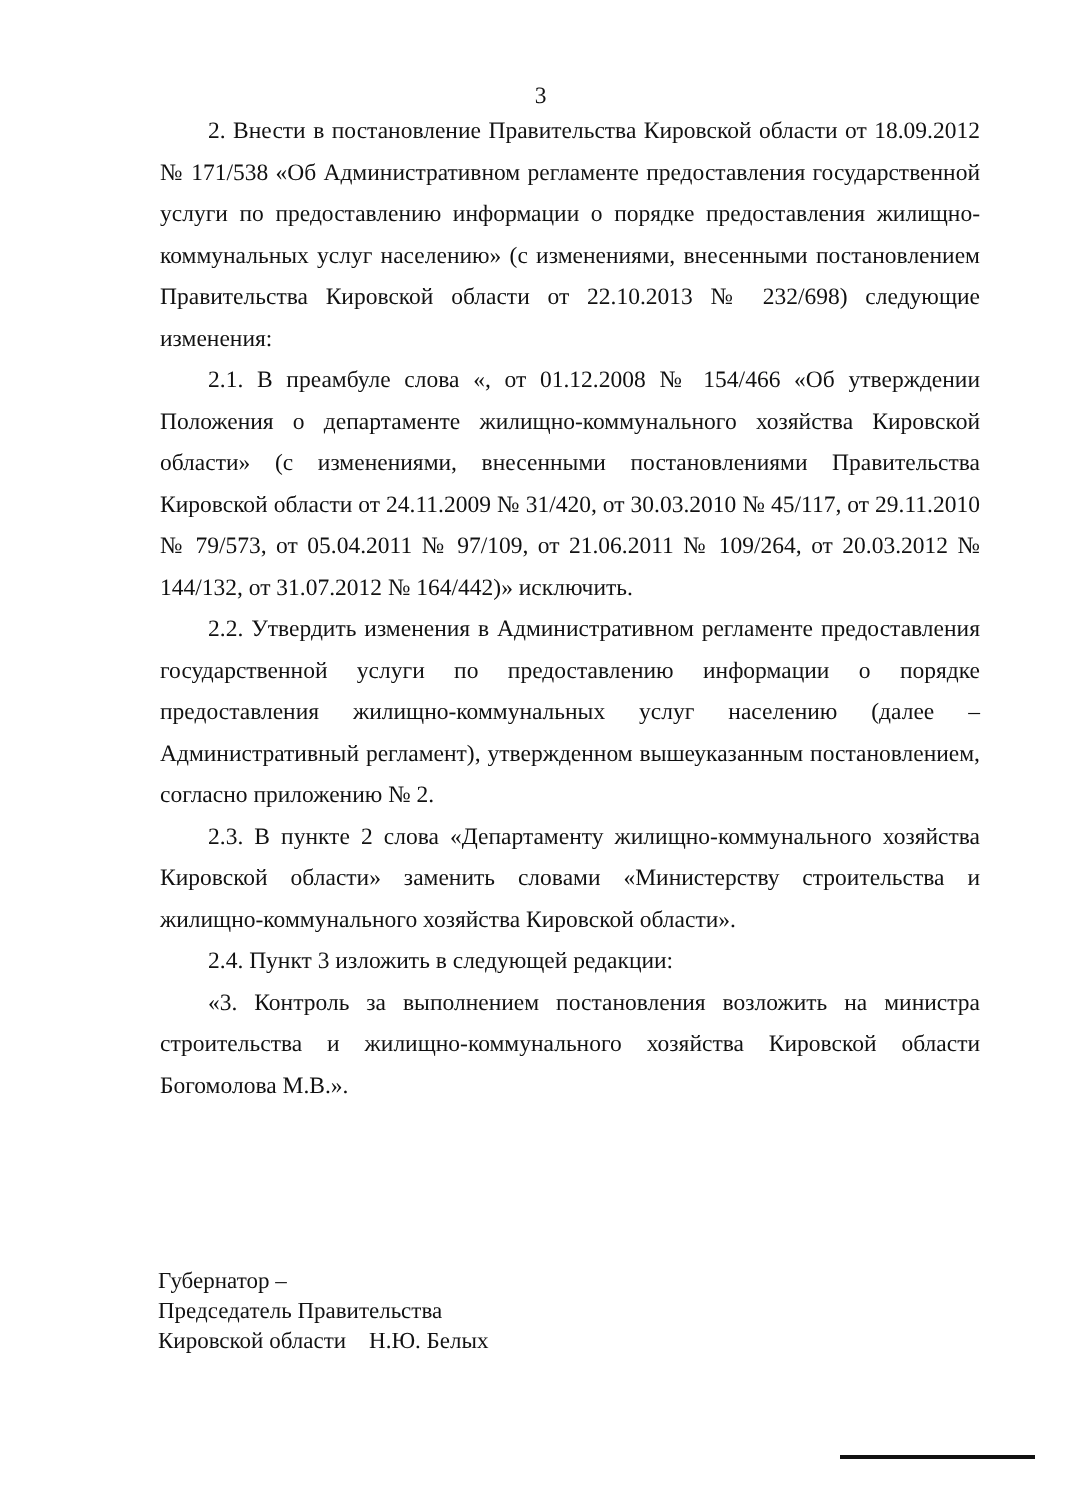3
2. Внести в постановление Правительства Кировской области от 18.09.2012 № 171/538 «Об Административном регламенте предоставления государственной услуги по предоставлению информации о порядке предоставления жилищно-коммунальных услуг населению» (с изменениями, внесенными постановлением Правительства Кировской области от 22.10.2013 № 232/698) следующие изменения:
2.1. В преамбуле слова «, от 01.12.2008 № 154/466 «Об утверждении Положения о департаменте жилищно-коммунального хозяйства Кировской области» (с изменениями, внесенными постановлениями Правительства Кировской области от 24.11.2009 № 31/420, от 30.03.2010 № 45/117, от 29.11.2010 № 79/573, от 05.04.2011 № 97/109, от 21.06.2011 № 109/264, от 20.03.2012 № 144/132, от 31.07.2012 № 164/442)» исключить.
2.2. Утвердить изменения в Административном регламенте предоставления государственной услуги по предоставлению информации о порядке предоставления жилищно-коммунальных услуг населению (далее – Административный регламент), утвержденном вышеуказанным постановлением, согласно приложению № 2.
2.3. В пункте 2 слова «Департаменту жилищно-коммунального хозяйства Кировской области» заменить словами «Министерству строительства и жилищно-коммунального хозяйства Кировской области».
2.4. Пункт 3 изложить в следующей редакции:
«3. Контроль за выполнением постановления возложить на министра строительства и жилищно-коммунального хозяйства Кировской области Богомолова М.В.».
Губернатор –
Председатель Правительства
Кировской области Н.Ю. Белых